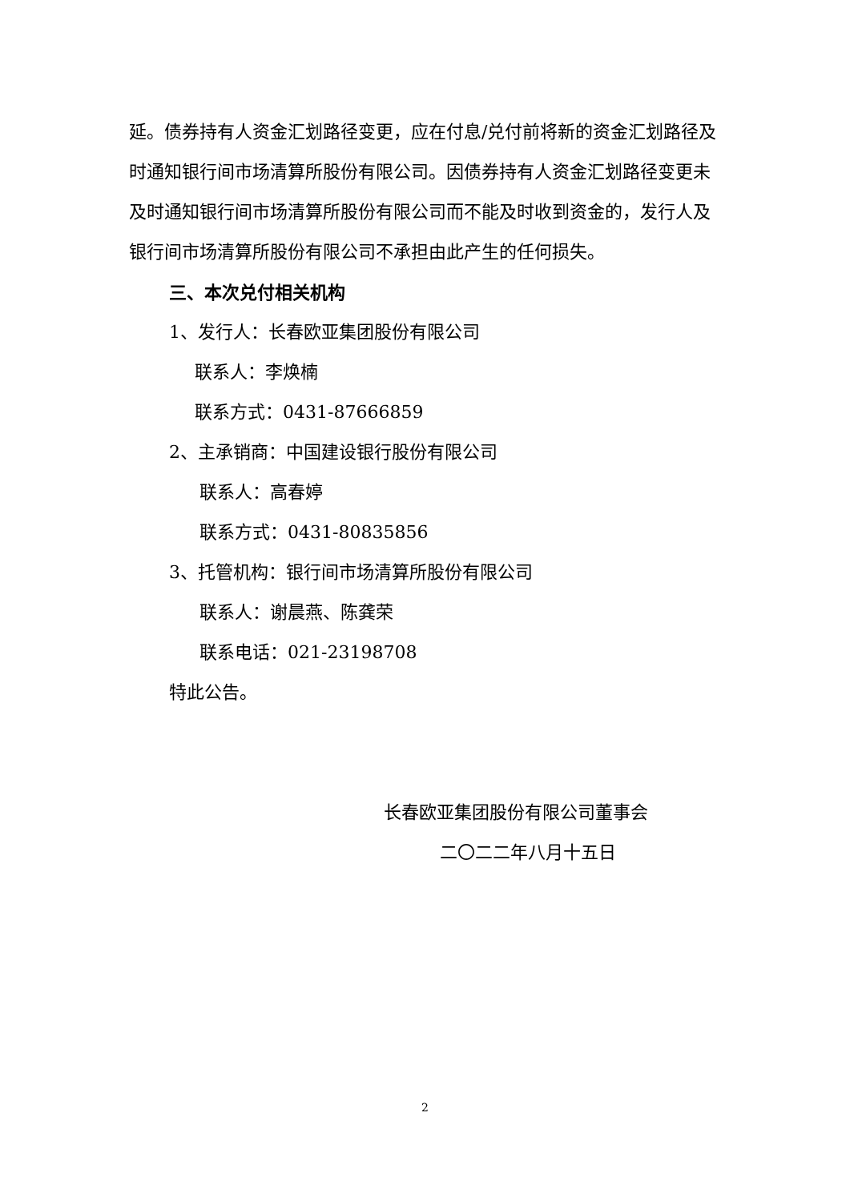延。债券持有人资金汇划路径变更，应在付息/兑付前将新的资金汇划路径及时通知银行间市场清算所股份有限公司。因债券持有人资金汇划路径变更未及时通知银行间市场清算所股份有限公司而不能及时收到资金的，发行人及银行间市场清算所股份有限公司不承担由此产生的任何损失。
三、本次兑付相关机构
1、发行人：长春欧亚集团股份有限公司
联系人：李焕楠
联系方式：0431-87666859
2、主承销商：中国建设银行股份有限公司
联系人：高春婷
联系方式：0431-80835856
3、托管机构：银行间市场清算所股份有限公司
联系人：谢晨燕、陈龚荣
联系电话：021-23198708
特此公告。
长春欧亚集团股份有限公司董事会
二〇二二年八月十五日
2